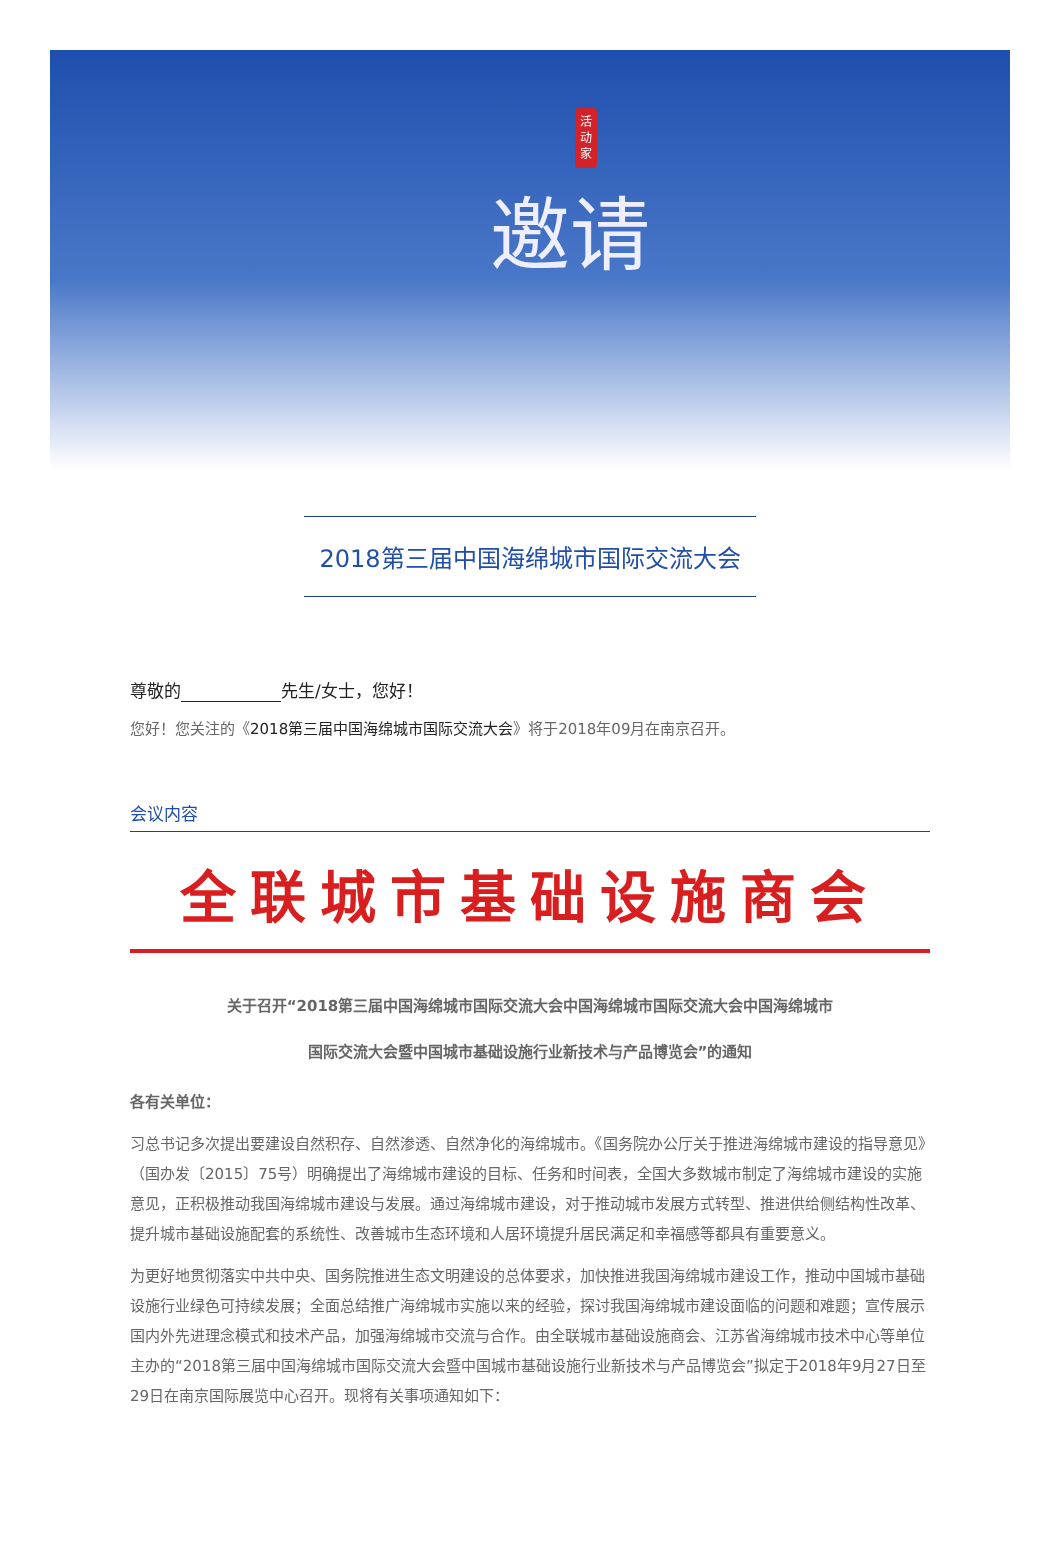活动家
邀请
2018第三届中国海绵城市国际交流大会
尊敬的 先生/女士，您好！
您好！您关注的《2018第三届中国海绵城市国际交流大会》将于2018年09月在南京召开。
会议内容
全联城市基础设施商会
关于召开“2018第三届中国海绵城市国际交流大会中国海绵城市国际交流大会中国海绵城市
国际交流大会暨中国城市基础设施行业新技术与产品博览会”的通知
各有关单位：
习总书记多次提出要建设自然积存、自然渗透、自然净化的海绵城市。《国务院办公厅关于推进海绵城市建设的指导意见》（国办发〔2015〕75号）明确提出了海绵城市建设的目标、任务和时间表，全国大多数城市制定了海绵城市建设的实施意见，正积极推动我国海绵城市建设与发展。通过海绵城市建设，对于推动城市发展方式转型、推进供给侧结构性改革、提升城市基础设施配套的系统性、改善城市生态环境和人居环境提升居民满足和幸福感等都具有重要意义。
为更好地贯彻落实中共中央、国务院推进生态文明建设的总体要求，加快推进我国海绵城市建设工作，推动中国城市基础设施行业绿色可持续发展；全面总结推广海绵城市实施以来的经验，探讨我国海绵城市建设面临的问题和难题；宣传展示国内外先进理念模式和技术产品，加强海绵城市交流与合作。由全联城市基础设施商会、江苏省海绵城市技术中心等单位主办的“2018第三届中国海绵城市国际交流大会暨中国城市基础设施行业新技术与产品博览会”拟定于2018年9月27日至29日在南京国际展览中心召开。现将有关事项通知如下：